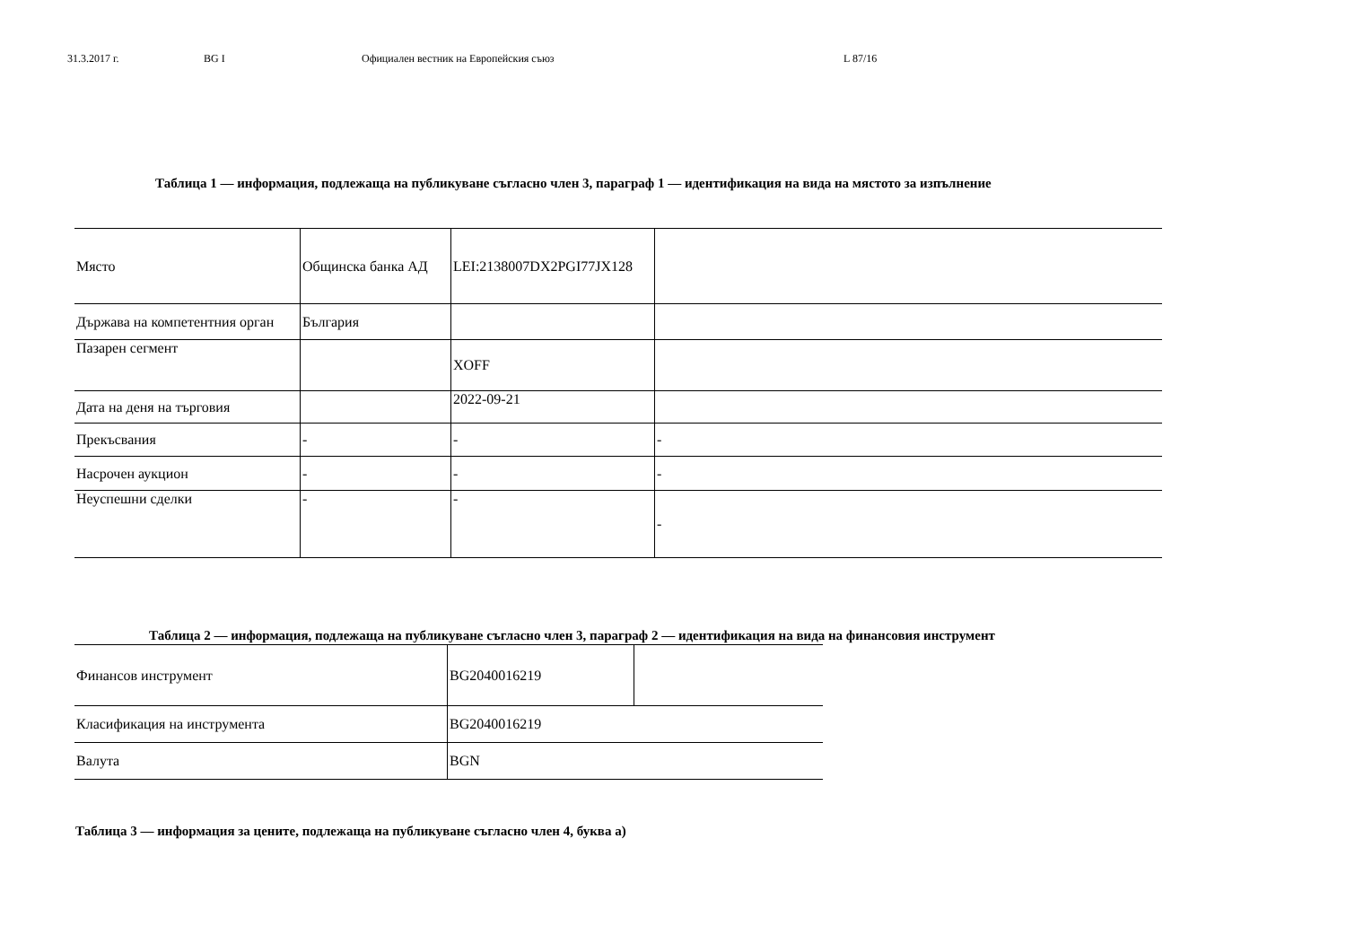31.3.2017 г. BG I Официален вестник на Европейския съюз L 87/16
Таблица 1 — информация, подлежаща на публикуване съгласно член 3, параграф 1 — идентификация на вида на мястото за изпълнение
| Място | Общинска банка АД | LEI:2138007DX2PGI77JX128 | |
| Държава на компетентния орган | България | | |
| Пазарен сегмент | | XOFF | |
| Дата на деня на търговия | | 2022-09-21 | |
| Прекъсвания | - | - | - |
| Насрочен аукцион | - | - | - |
| Неуспешни сделки | - | - | - |
Таблица 2 — информация, подлежаща на публикуване съгласно член 3, параграф 2 — идентификация на вида на финансовия инструмент
| Финансов инструмент | BG2040016219 | |
| Класификация на инструмента | BG2040016219 | |
| Валута | BGN | |
Таблица 3 — информация за цените, подлежаща на публикуване съгласно член 4, буква а)